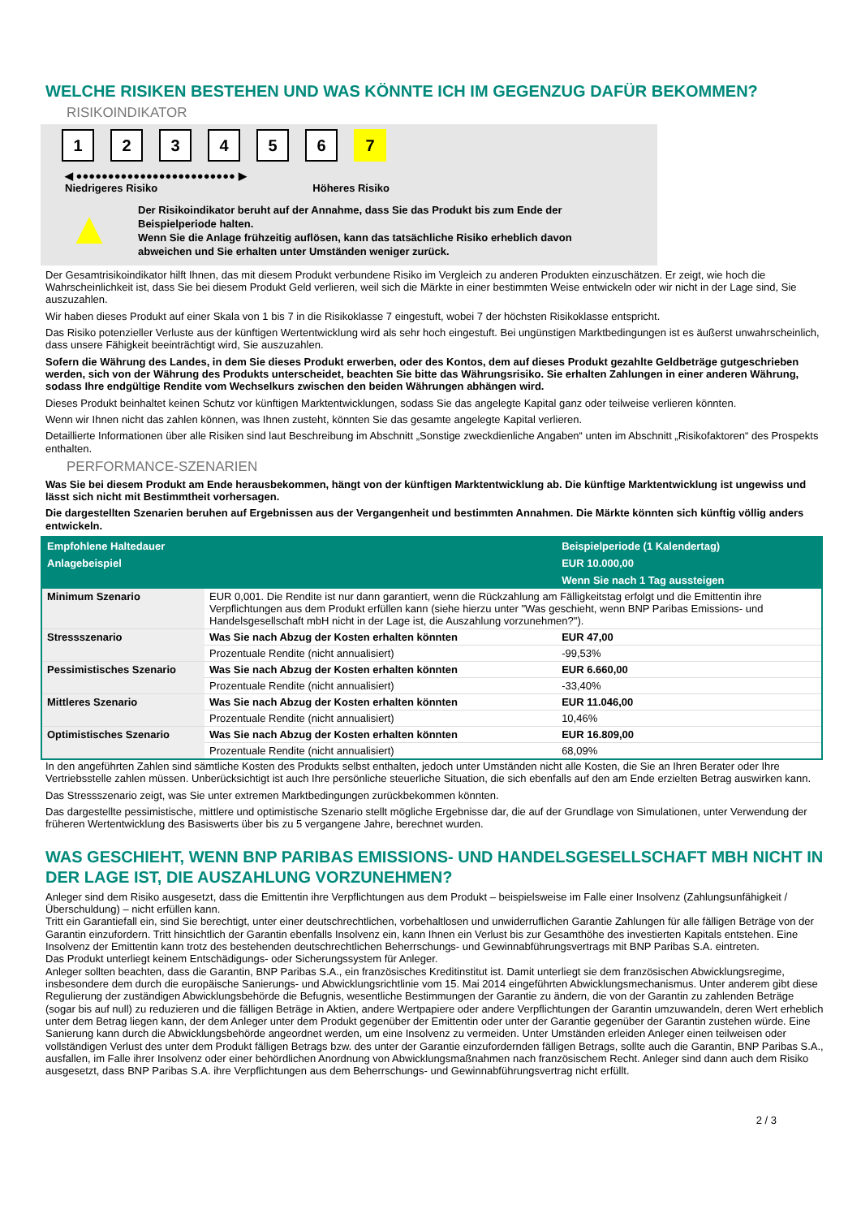WELCHE RISIKEN BESTEHEN UND WAS KÖNNTE ICH IM GEGENZUG DAFÜR BEKOMMEN?
RISIKOINDIKATOR
1 2 3 4 5 6 7
◀ ●●●●●●●●●●●●●●●●●●●●●●●●● ▶
Niedrigeres Risiko Höheres Risiko
▲
Der Risikoindikator beruht auf der Annahme, dass Sie das Produkt bis zum Ende der Beispielperiode halten.
Wenn Sie die Anlage frühzeitig auflösen, kann das tatsächliche Risiko erheblich davon abweichen und Sie erhalten unter Umständen weniger zurück.
Der Gesamtrisikoindikator hilft Ihnen, das mit diesem Produkt verbundene Risiko im Vergleich zu anderen Produkten einzuschätzen. Er zeigt, wie hoch die Wahrscheinlichkeit ist, dass Sie bei diesem Produkt Geld verlieren, weil sich die Märkte in einer bestimmten Weise entwickeln oder wir nicht in der Lage sind, Sie auszuzahlen.
Wir haben dieses Produkt auf einer Skala von 1 bis 7 in die Risikoklasse 7 eingestuft, wobei 7 der höchsten Risikoklasse entspricht.
Das Risiko potenzieller Verluste aus der künftigen Wertentwicklung wird als sehr hoch eingestuft. Bei ungünstigen Marktbedingungen ist es äußerst unwahrscheinlich, dass unsere Fähigkeit beeinträchtigt wird, Sie auszuzahlen.
Sofern die Währung des Landes, in dem Sie dieses Produkt erwerben, oder des Kontos, dem auf dieses Produkt gezahlte Geldbeträge gutgeschrieben werden, sich von der Währung des Produkts unterscheidet, beachten Sie bitte das Währungsrisiko. Sie erhalten Zahlungen in einer anderen Währung, sodass Ihre endgültige Rendite vom Wechselkurs zwischen den beiden Währungen abhängen wird.
Dieses Produkt beinhaltet keinen Schutz vor künftigen Marktentwicklungen, sodass Sie das angelegte Kapital ganz oder teilweise verlieren könnten.
Wenn wir Ihnen nicht das zahlen können, was Ihnen zusteht, könnten Sie das gesamte angelegte Kapital verlieren.
Detaillierte Informationen über alle Risiken sind laut Beschreibung im Abschnitt „Sonstige zweckdienliche Angaben“ unten im Abschnitt „Risikofaktoren“ des Prospekts enthalten.
PERFORMANCE-SZENARIEN
Was Sie bei diesem Produkt am Ende herausbekommen, hängt von der künftigen Marktentwicklung ab. Die künftige Marktentwicklung ist ungewiss und lässt sich nicht mit Bestimmtheit vorhersagen.
Die dargestellten Szenarien beruhen auf Ergebnissen aus der Vergangenheit und bestimmten Annahmen. Die Märkte könnten sich künftig völlig anders entwickeln.
| Empfohlene Haltedauer | | Beispielperiode (1 Kalendertag) |
| --- | --- | --- |
| Anlagebeispiel | | EUR 10.000,00 |
| | | Wenn Sie nach 1 Tag aussteigen |
| Minimum Szenario | EUR 0,001. Die Rendite ist nur dann garantiert, wenn die Rückzahlung am Fälligkeitstag erfolgt und die Emittentin ihre Verpflichtungen aus dem Produkt erfüllen kann (siehe hierzu unter "Was geschieht, wenn BNP Paribas Emissions- und Handelsgesellschaft mbH nicht in der Lage ist, die Auszahlung vorzunehmen?"). | |
| Stressszenario | Was Sie nach Abzug der Kosten erhalten könnten | EUR 47,00 |
| | Prozentuale Rendite (nicht annualisiert) | -99,53% |
| Pessimistisches Szenario | Was Sie nach Abzug der Kosten erhalten könnten | EUR 6.660,00 |
| | Prozentuale Rendite (nicht annualisiert) | -33,40% |
| Mittleres Szenario | Was Sie nach Abzug der Kosten erhalten könnten | EUR 11.046,00 |
| | Prozentuale Rendite (nicht annualisiert) | 10,46% |
| Optimistisches Szenario | Was Sie nach Abzug der Kosten erhalten könnten | EUR 16.809,00 |
| | Prozentuale Rendite (nicht annualisiert) | 68,09% |
In den angeführten Zahlen sind sämtliche Kosten des Produkts selbst enthalten, jedoch unter Umständen nicht alle Kosten, die Sie an Ihren Berater oder Ihre Vertriebsstelle zahlen müssen. Unberücksichtigt ist auch Ihre persönliche steuerliche Situation, die sich ebenfalls auf den am Ende erzielten Betrag auswirken kann.
Das Stressszenario zeigt, was Sie unter extremen Marktbedingungen zurückbekommen könnten.
Das dargestellte pessimistische, mittlere und optimistische Szenario stellt mögliche Ergebnisse dar, die auf der Grundlage von Simulationen, unter Verwendung der früheren Wertentwicklung des Basiswerts über bis zu 5 vergangene Jahre, berechnet wurden.
WAS GESCHIEHT, WENN BNP PARIBAS EMISSIONS- UND HANDELSGESELLSCHAFT MBH NICHT IN DER LAGE IST, DIE AUSZAHLUNG VORZUNEHMEN?
Anleger sind dem Risiko ausgesetzt, dass die Emittentin ihre Verpflichtungen aus dem Produkt – beispielsweise im Falle einer Insolvenz (Zahlungsunfähigkeit / Überschuldung) – nicht erfüllen kann.
Tritt ein Garantiefall ein, sind Sie berechtigt, unter einer deutschrechtlichen, vorbehaltlosen und unwiderruflichen Garantie Zahlungen für alle fälligen Beträge von der Garantin einzufordern. Tritt hinsichtlich der Garantin ebenfalls Insolvenz ein, kann Ihnen ein Verlust bis zur Gesamthöhe des investierten Kapitals entstehen. Eine Insolvenz der Emittentin kann trotz des bestehenden deutschrechtlichen Beherrschungs- und Gewinnabführungsvertrags mit BNP Paribas S.A. eintreten.
Das Produkt unterliegt keinem Entschädigungs- oder Sicherungssystem für Anleger.
Anleger sollten beachten, dass die Garantin, BNP Paribas S.A., ein französisches Kreditinstitut ist. Damit unterliegt sie dem französischen Abwicklungsregime, insbesondere dem durch die europäische Sanierungs- und Abwicklungsrichtlinie vom 15. Mai 2014 eingeführten Abwicklungsmechanismus. Unter anderem gibt diese Regulierung der zuständigen Abwicklungsbehörde die Befugnis, wesentliche Bestimmungen der Garantie zu ändern, die von der Garantin zu zahlenden Beträge (sogar bis auf null) zu reduzieren und die fälligen Beträge in Aktien, andere Wertpapiere oder andere Verpflichtungen der Garantin umzuwandeln, deren Wert erheblich unter dem Betrag liegen kann, der dem Anleger unter dem Produkt gegenüber der Emittentin oder unter der Garantie gegenüber der Garantin zustehen würde. Eine Sanierung kann durch die Abwicklungsbehörde angeordnet werden, um eine Insolvenz zu vermeiden. Unter Umständen erleiden Anleger einen teilweisen oder vollständigen Verlust des unter dem Produkt fälligen Betrags bzw. des unter der Garantie einzufordernden fälligen Betrags, sollte auch die Garantin, BNP Paribas S.A., ausfallen, im Falle ihrer Insolvenz oder einer behördlichen Anordnung von Abwicklungsmaßnahmen nach französischem Recht. Anleger sind dann auch dem Risiko ausgesetzt, dass BNP Paribas S.A. ihre Verpflichtungen aus dem Beherrschungs- und Gewinnabführungsvertrag nicht erfüllt.
2 / 3